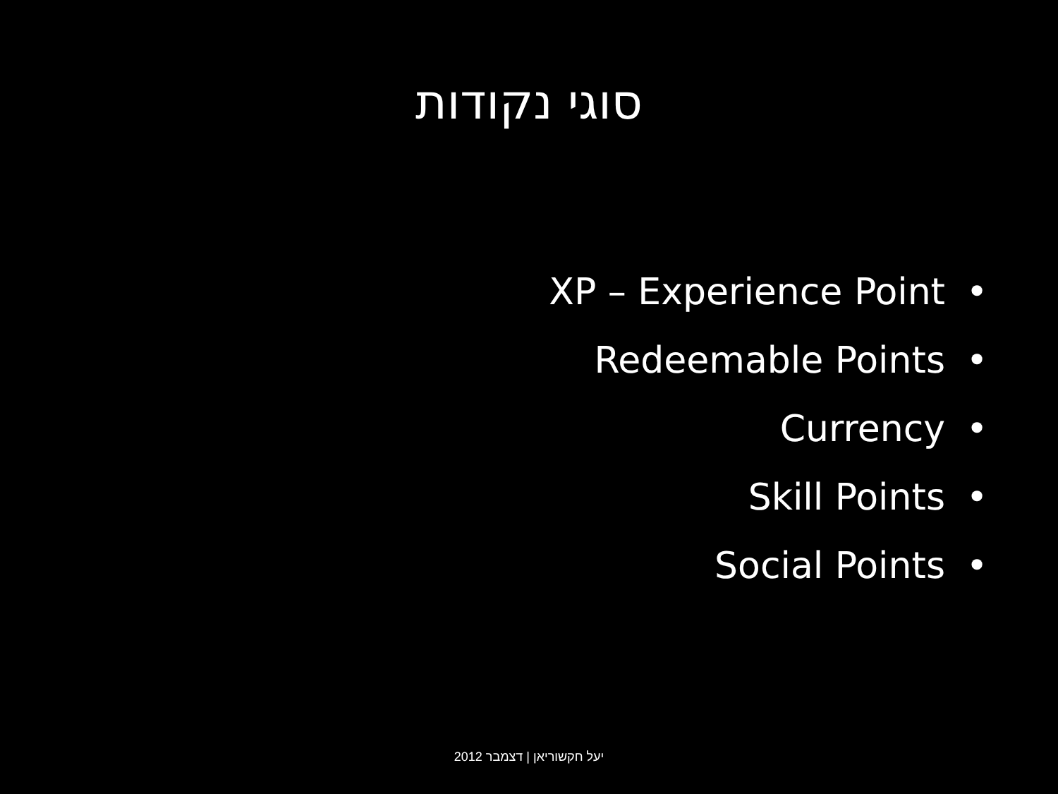סוגי נקודות
• XP – Experience Point
• Redeemable Points
• Currency
• Skill Points
• Social Points
יעל חקשוריאן | דצמבר 2012